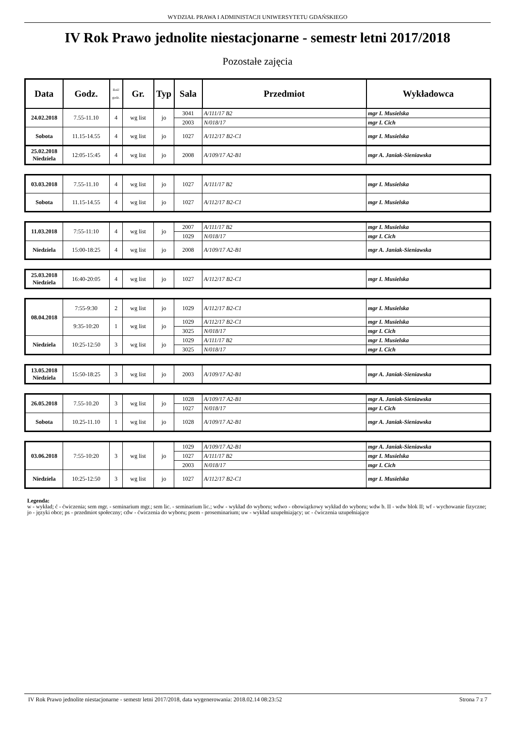WYDZIAŁ PRAWA I ADMINISTACJI UNIWERSYTETU GDAŃSKIEGO
IV Rok Prawo jednolite niestacjonarne - semestr letni 2017/2018
Pozostałe zajęcia
| Data | Godz. | Ilość godz. | Gr. | Typ | Sala | Przedmiot | Wykładowca |
| --- | --- | --- | --- | --- | --- | --- | --- |
| 24.02.2018 | 7.55-11.10 | 4 | wg list | jo | 3041 | A/111/17 B2 | mgr I. Musielska |
| | | | | | 2003 | N/018/17 | mgr I. Cich |
| Sobota | 11.15-14.55 | 4 | wg list | jo | 1027 | A/112/17 B2-C1 | mgr I. Musielska |
| 25.02.2018 Niedziela | 12:05-15:45 | 4 | wg list | jo | 2008 | A/109/17 A2-B1 | mgr A. Janiak-Sieniawska |
| 03.03.2018 | 7.55-11.10 | 4 | wg list | jo | 1027 | A/111/17 B2 | mgr I. Musielska |
| Sobota | 11.15-14.55 | 4 | wg list | jo | 1027 | A/112/17 B2-C1 | mgr I. Musielska |
| 11.03.2018 | 7:55-11:10 | 4 | wg list | jo | 2007 | A/111/17 B2 | mgr I. Musielska |
| | | | | | 1029 | N/018/17 | mgr I. Cich |
| Niedziela | 15:00-18:25 | 4 | wg list | jo | 2008 | A/109/17 A2-B1 | mgr A. Janiak-Sieniawska |
| 25.03.2018 Niedziela | 16:40-20:05 | 4 | wg list | jo | 1027 | A/112/17 B2-C1 | mgr I. Musielska |
| 08.04.2018 | 7:55-9:30 | 2 | wg list | jo | 1029 | A/112/17 B2-C1 | mgr I. Musielska |
| | 9:35-10:20 | 1 | wg list | jo | 1029 | A/112/17 B2-C1 | mgr I. Musielska |
| | | | | | 3025 | N/018/17 | mgr I. Cich |
| Niedziela | 10:25-12:50 | 3 | wg list | jo | 1029 | A/111/17 B2 | mgr I. Musielska |
| | | | | | 3025 | N/018/17 | mgr I. Cich |
| 13.05.2018 Niedziela | 15:50-18:25 | 3 | wg list | jo | 2003 | A/109/17 A2-B1 | mgr A. Janiak-Sieniawska |
| 26.05.2018 | 7.55-10.20 | 3 | wg list | jo | 1028 | A/109/17 A2-B1 | mgr A. Janiak-Sieniawska |
| | | | | | 1027 | N/018/17 | mgr I. Cich |
| Sobota | 10.25-11.10 | 1 | wg list | jo | 1028 | A/109/17 A2-B1 | mgr A. Janiak-Sieniawska |
| 03.06.2018 | 7:55-10:20 | 3 | wg list | jo | 1029 | A/109/17 A2-B1 | mgr A. Janiak-Sieniawska |
| | | | | | 1027 | A/111/17 B2 | mgr I. Musielska |
| | | | | | 2003 | N/018/17 | mgr I. Cich |
| Niedziela | 10:25-12:50 | 3 | wg list | jo | 1027 | A/112/17 B2-C1 | mgr I. Musielska |
Legenda:
w - wykład; ć - ćwiczenia; sem mgr. - seminarium mgr.; sem lic. - seminarium lic.; wdw - wykład do wyboru; wdwo - obowiązkowy wykład do wyboru; wdw b. II - wdw blok II; wf - wychowanie fizyczne; jo - języki obce; ps - przedmiot społeczny; cdw - ćwiczenia do wyboru; psem - proseminarium; uw - wykład uzupełniający; uc - ćwiczenia uzupełniające
IV Rok Prawo jednolite niestacjonarne - semestr letni 2017/2018, data wygenerowania: 2018.02.14 08:23:52 Strona 7 z 7